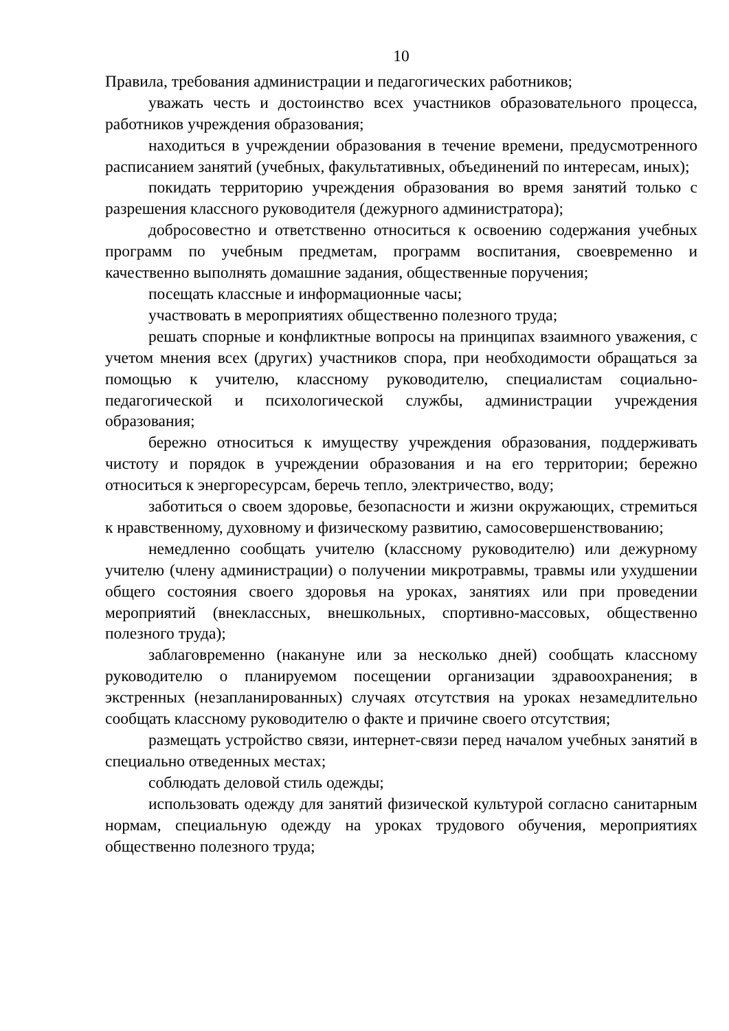10
Правила, требования администрации и педагогических работников;
уважать честь и достоинство всех участников образовательного процесса, работников учреждения образования;
находиться в учреждении образования в течение времени, предусмотренного расписанием занятий (учебных, факультативных, объединений по интересам, иных);
покидать территорию учреждения образования во время занятий только с разрешения классного руководителя (дежурного администратора);
добросовестно и ответственно относиться к освоению содержания учебных программ по учебным предметам, программ воспитания, своевременно и качественно выполнять домашние задания, общественные поручения;
посещать классные и информационные часы;
участвовать в мероприятиях общественно полезного труда;
решать спорные и конфликтные вопросы на принципах взаимного уважения, с учетом мнения всех (других) участников спора, при необходимости обращаться за помощью к учителю, классному руководителю, специалистам социально-педагогической и психологической службы, администрации учреждения образования;
бережно относиться к имуществу учреждения образования, поддерживать чистоту и порядок в учреждении образования и на его территории; бережно относиться к энергоресурсам, беречь тепло, электричество, воду;
заботиться о своем здоровье, безопасности и жизни окружающих, стремиться к нравственному, духовному и физическому развитию, самосовершенствованию;
немедленно сообщать учителю (классному руководителю) или дежурному учителю (члену администрации) о получении микротравмы, травмы или ухудшении общего состояния своего здоровья на уроках, занятиях или при проведении мероприятий (внеклассных, внешкольных, спортивно-массовых, общественно полезного труда);
заблаговременно (накануне или за несколько дней) сообщать классному руководителю о планируемом посещении организации здравоохранения; в экстренных (незапланированных) случаях отсутствия на уроках незамедлительно сообщать классному руководителю о факте и причине своего отсутствия;
размещать устройство связи, интернет-связи перед началом учебных занятий в специально отведенных местах;
соблюдать деловой стиль одежды;
использовать одежду для занятий физической культурой согласно санитарным нормам, специальную одежду на уроках трудового обучения, мероприятиях общественно полезного труда;